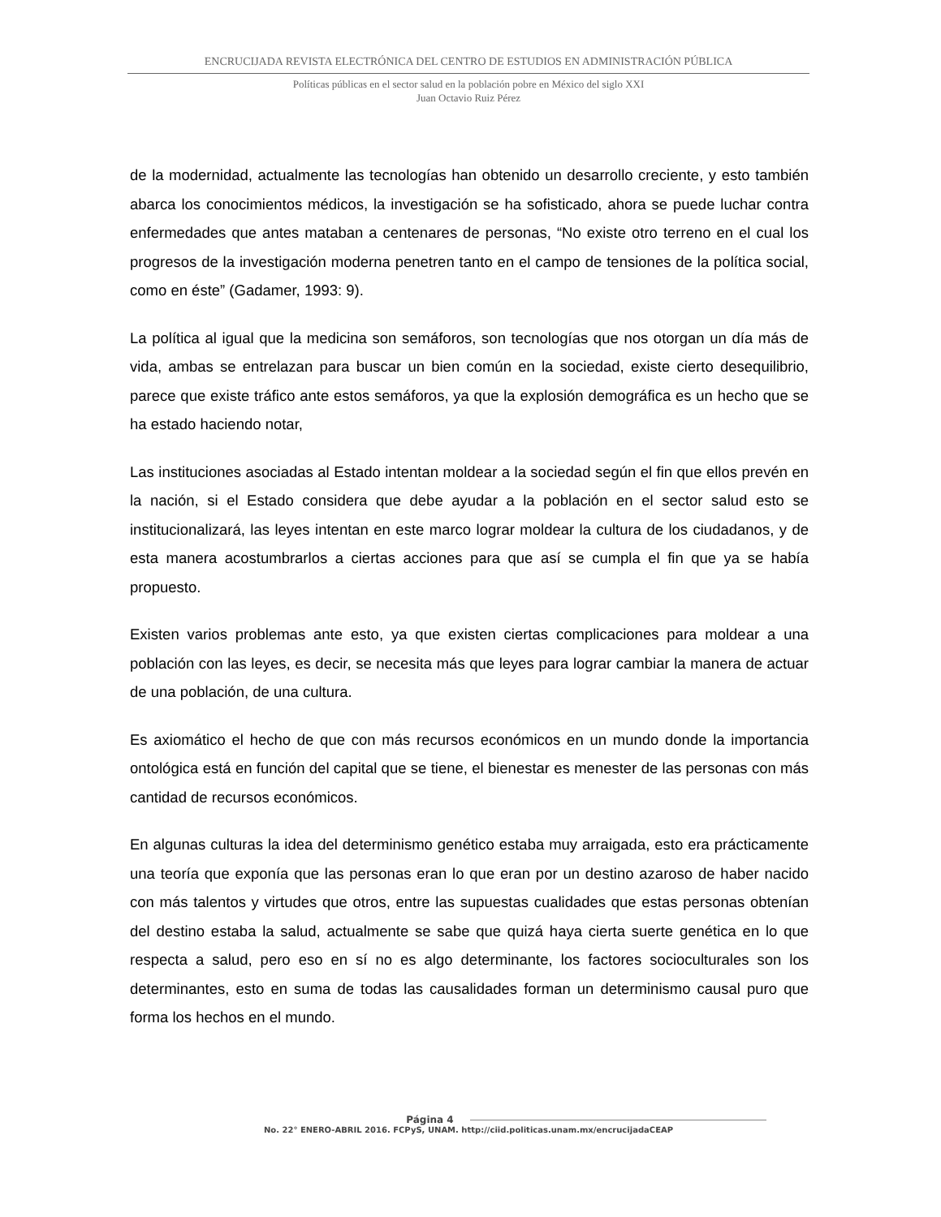ENCRUCIJADA REVISTA ELECTRÓNICA DEL CENTRO DE ESTUDIOS EN ADMINISTRACIÓN PÚBLICA
Políticas públicas en el sector salud en la población pobre en México del siglo XXI
Juan Octavio Ruiz Pérez
de la modernidad, actualmente las tecnologías han obtenido un desarrollo creciente, y esto también abarca los conocimientos médicos, la investigación se ha sofisticado, ahora se puede luchar contra enfermedades que antes mataban a centenares de personas, “No existe otro terreno en el cual los progresos de la investigación moderna penetren tanto en el campo de tensiones de la política social, como en éste” (Gadamer, 1993: 9).
La política al igual que la medicina son semáforos, son tecnologías que nos otorgan un día más de vida, ambas se entrelazan para buscar un bien común en la sociedad, existe cierto desequilibrio, parece que existe tráfico ante estos semáforos, ya que la explosión demográfica es un hecho que se ha estado haciendo notar,
Las instituciones asociadas al Estado intentan moldear a la sociedad según el fin que ellos prevén en la nación, si el Estado considera que debe ayudar a la población en el sector salud esto se institucionalizará, las leyes intentan en este marco lograr moldear la cultura de los ciudadanos, y de esta manera acostumbrarlos a ciertas acciones para que así se cumpla el fin que ya se había propuesto.
Existen varios problemas ante esto, ya que existen ciertas complicaciones para moldear a una población con las leyes, es decir, se necesita más que leyes para lograr cambiar la manera de actuar de una población, de una cultura.
Es axiomático el hecho de que con más recursos económicos en un mundo donde la importancia ontológica está en función del capital que se tiene, el bienestar es menester de las personas con más cantidad de recursos económicos.
En algunas culturas la idea del determinismo genético estaba muy arraigada, esto era prácticamente una teoría que exponía que las personas eran lo que eran por un destino azaroso de haber nacido con más talentos y virtudes que otros, entre las supuestas cualidades que estas personas obtenían del destino estaba la salud, actualmente se sabe que quizá haya cierta suerte genética en lo que respecta a salud, pero eso en sí no es algo determinante, los factores socioculturales son los determinantes, esto en suma de todas las causalidades forman un determinismo causal puro que forma los hechos en el mundo.
Página 4
No. 22° ENERO-ABRIL 2016. FCPyS, UNAM. http://ciid.politicas.unam.mx/encrucijadaCEAP